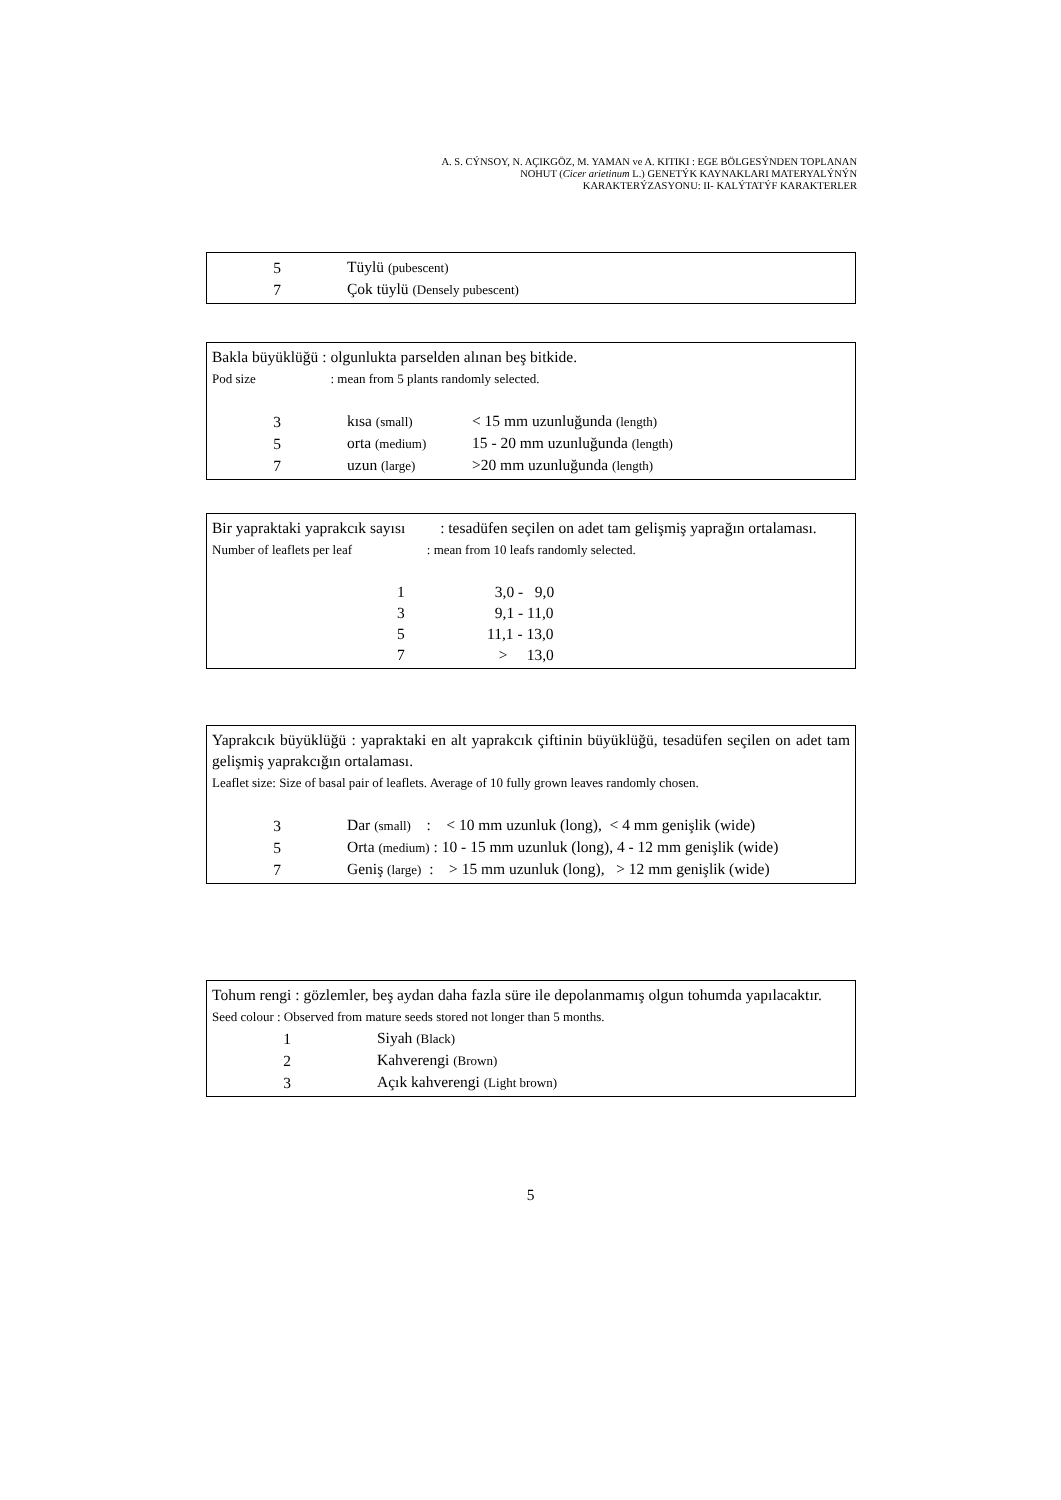A. S. CÝNSOY, N. AÇIKGÖZ, M. YAMAN ve A. KITIKI : EGE BÖLGESÝNDEN TOPLANAN
NOHUT (Cicer arietinum L.) GENETÝK KAYNAKLARI MATERYALÝNÝN
KARAKTERÝZASYONU: II- KALÝTATÝF KARAKTERLER
| 5 | Tüylü (pubescent) |
| 7 | Çok tüylü (Densely pubescent) |
Bakla büyüklüğü : olgunlukta parselden alınan beş bitkide.
Pod size : mean from 5 plants randomly selected.
| 3 | kısa (small) | < 15 mm uzunluğunda (length) |
| 5 | orta (medium) | 15 - 20 mm uzunluğunda (length) |
| 7 | uzun (large) | >20 mm uzunluğunda (length) |
Bir yapraktaki yaprakcık sayısı : tesadüfen seçilen on adet tam gelişmiş yaprağın ortalaması.
Number of leaflets per leaf : mean from 10 leafs randomly selected.
| 1 | 3,0 - 9,0 |
| 3 | 9,1 - 11,0 |
| 5 | 11,1 - 13,0 |
| 7 | > 13,0 |
Yaprakcık büyüklüğü : yapraktaki en alt yaprakcık çiftinin büyüklüğü, tesadüfen seçilen on adet tam gelişmiş yaprakcığın ortalaması.
Leaflet size: Size of basal pair of leaflets. Average of 10 fully grown leaves randomly chosen.
| 3 | Dar (small) : < 10 mm uzunluk (long), < 4 mm genişlik (wide) |
| 5 | Orta (medium) : 10 - 15 mm uzunluk (long), 4 - 12 mm genişlik (wide) |
| 7 | Geniş (large) : > 15 mm uzunluk (long), > 12 mm genişlik (wide) |
Tohum rengi : gözlemler, beş aydan daha fazla süre ile depolanmamış olgun tohumda yapılacaktır.
Seed colour : Observed from mature seeds stored not longer than 5 months.
| 1 | Siyah (Black) |
| 2 | Kahverengi (Brown) |
| 3 | Açık kahverengi (Light brown) |
5